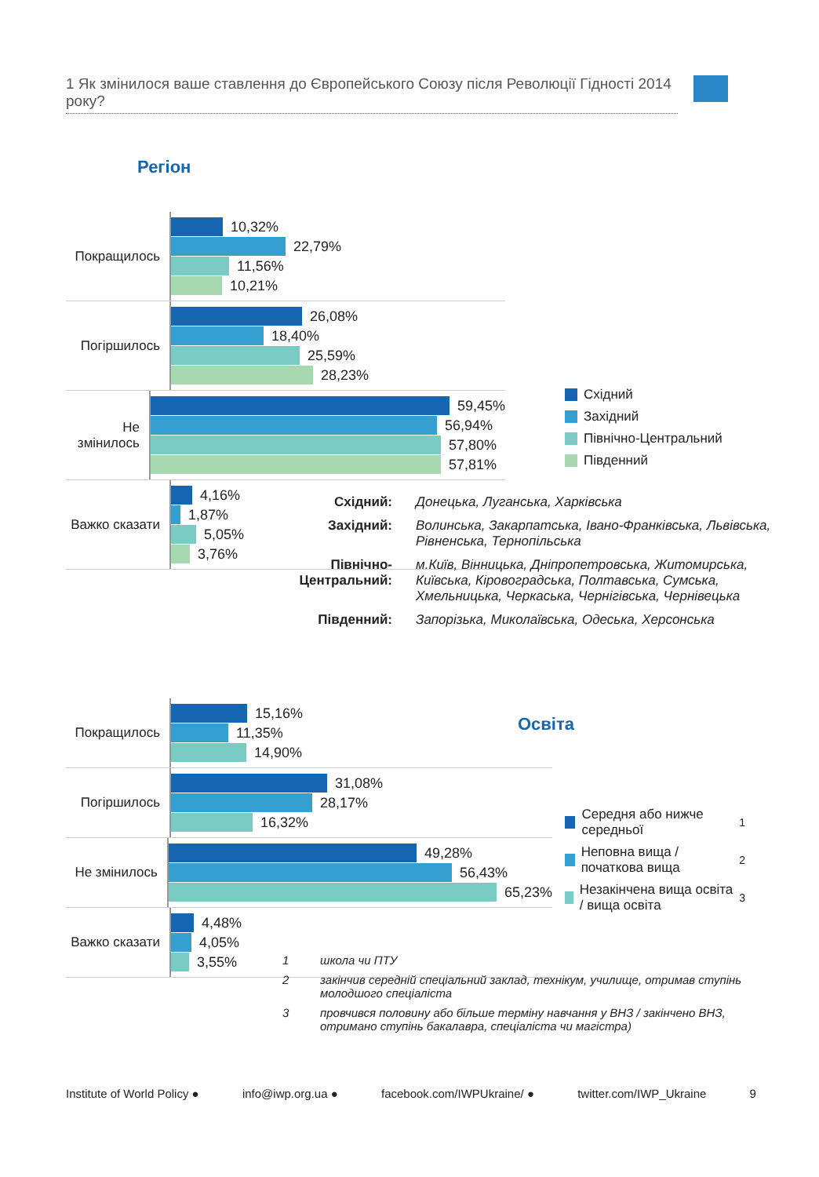1 Як змінилося ваше ставлення до Європейського Союзу після Революції Гідності 2014 року?
Регіон
Покращилось
10,32%
22,79%
11,56%
10,21%
Погіршилось
26,08%
18,40%
25,59%
28,23%
Не змінилось
59,45%
56,94%
57,80%
57,81%
Важко сказати
4,16%
1,87%
5,05%
3,76%
Східний
Західний
Північно-Центральний
Південний
Східний: Донецька, Луганська, Харківська Західний: Волинська, Закарпатська, Івано-Франківська, Львівська, Рівненська, Тернопільська Північно-Центральний: м.Київ, Вінницька, Дніпропетровська, Житомирська, Київська, Кіровоградська, Полтавська, Сумська, Хмельницька, Черкаська, Чернігівська, Чернівецька Південний: Запорізька, Миколаївська, Одеська, Херсонська
Освіта
Покращилось
15,16%
11,35%
14,90%
Погіршилось
31,08%
28,17%
16,32%
Не змінилось
49,28%
56,43%
65,23%
Важко сказати
4,48%
4,05%
3,55%
Середня або нижче середньої <sup>1</sup>
Неповна вища / початкова вища <sup>2</sup>
Незакінчена вища освіта / вища освіта <sup>3</sup>
1 школа чи ПТУ 2 закінчив середній спеціальний заклад, технікум, училище, отримав ступінь молодшого спеціаліста 3 провчився половину або більше терміну навчання у ВНЗ / закінчено ВНЗ, отримано ступінь бакалавра, спеціаліста чи магістра)
Institute of World Policy ● info@iwp.org.ua ● facebook.com/IWPUkraine/ ● twitter.com/IWP_Ukraine 9